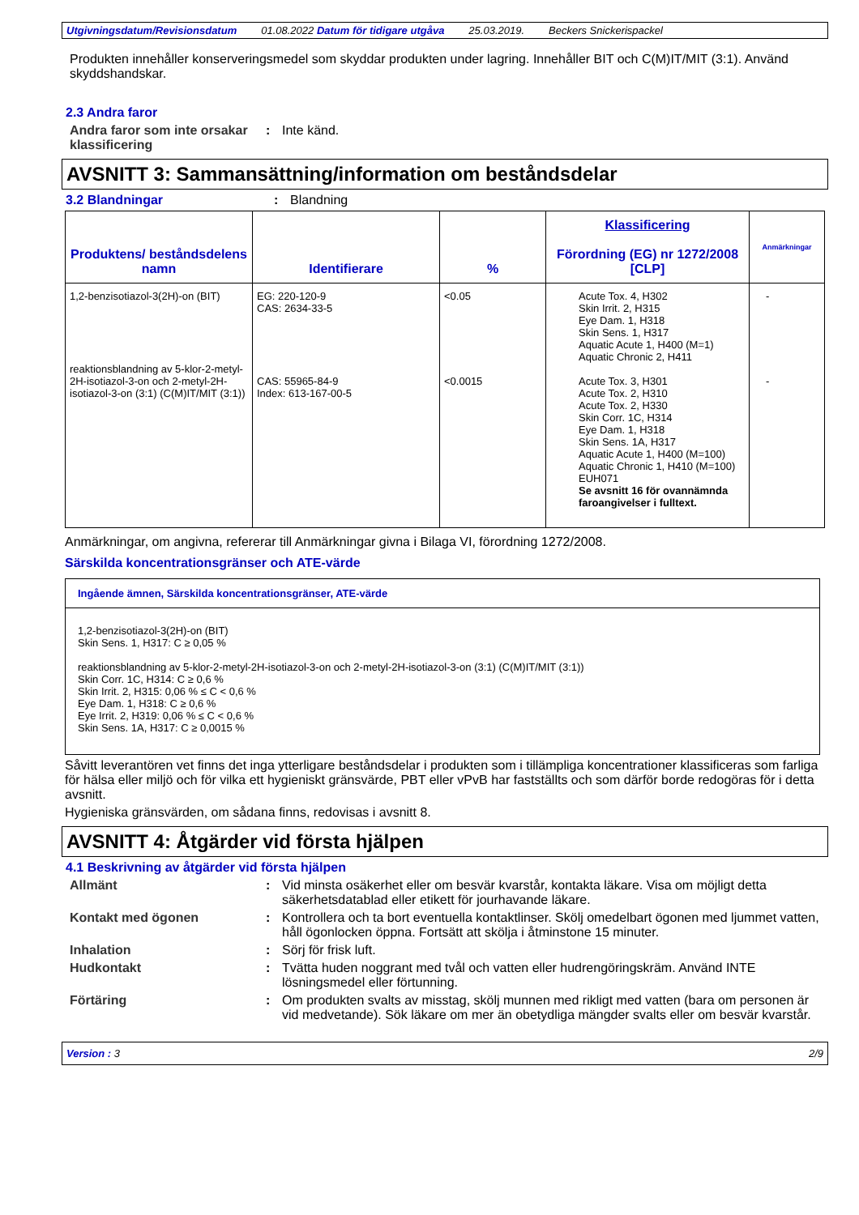Utgivningsdatum/Revisionsdatum 01.08.2022 Datum för tidigare utgåva 25.03.2019. Beckers Snickerispackel
Produkten innehåller konserveringsmedel som skyddar produkten under lagring. Innehåller BIT och C(M)IT/MIT (3:1). Använd skyddshandskar.
2.3 Andra faror
Andra faror som inte orsakar klassificering: Inte känd.
AVSNITT 3: Sammansättning/information om beståndsdelar
3.2 Blandningar: Blandning
| Produktens/ beståndsdelens namn | Identifierare | % | Klassificering Förordning (EG) nr 1272/2008 [CLP] | Anmärkningar |
| --- | --- | --- | --- | --- |
| 1,2-benzisotiazol-3(2H)-on (BIT) reaktionsblandning av 5-klor-2-metyl-2H-isotiazol-3-on och 2-metyl-2H-isotiazol-3-on (3:1) (C(M)IT/MIT (3:1)) | EG: 220-120-9 CAS: 2634-33-5 CAS: 55965-84-9 Index: 613-167-00-5 | <0.05 <0.0015 | Acute Tox. 4, H302 Skin Irrit. 2, H315 Eye Dam. 1, H318 Skin Sens. 1, H317 Aquatic Acute 1, H400 (M=1) Aquatic Chronic 2, H411 Acute Tox. 3, H301 Acute Tox. 2, H310 Acute Tox. 2, H330 Skin Corr. 1C, H314 Eye Dam. 1, H318 Skin Sens. 1A, H317 Aquatic Acute 1, H400 (M=100) Aquatic Chronic 1, H410 (M=100) EUH071 Se avsnitt 16 för ovannämnda faroangivelser i fulltext. | - - |
Anmärkningar, om angivna, refererar till Anmärkningar givna i Bilaga VI, förordning 1272/2008.
Särskilda koncentrationsgränser och ATE-värde
Ingående ämnen, Särskilda koncentrationsgränser, ATE-värde
1,2-benzisotiazol-3(2H)-on (BIT)
Skin Sens. 1, H317: C ≥ 0,05 %
reaktionsblandning av 5-klor-2-metyl-2H-isotiazol-3-on och 2-metyl-2H-isotiazol-3-on (3:1) (C(M)IT/MIT (3:1))
Skin Corr. 1C, H314: C ≥ 0,6 %
Skin Irrit. 2, H315: 0,06 % ≤ C < 0,6 %
Eye Dam. 1, H318: C ≥ 0,6 %
Eye Irrit. 2, H319: 0,06 % ≤ C < 0,6 %
Skin Sens. 1A, H317: C ≥ 0,0015 %
Såvitt leverantören vet finns det inga ytterligare beståndsdelar i produkten som i tillämpliga koncentrationer klassificeras som farliga för hälsa eller miljö och för vilka ett hygieniskt gränsvärde, PBT eller vPvB har fastställts och som därför borde redogöras för i detta avsnitt.
Hygieniska gränsvärden, om sådana finns, redovisas i avsnitt 8.
AVSNITT 4: Åtgärder vid första hjälpen
4.1 Beskrivning av åtgärder vid första hjälpen
Allmänt: Vid minsta osäkerhet eller om besvär kvarstår, kontakta läkare. Visa om möjligt detta säkerhetsdatablad eller etikett för jourhavande läkare.
Kontakt med ögonen: Kontrollera och ta bort eventuella kontaktlinser. Skölj omedelbart ögonen med ljummet vatten, håll ögonlocken öppna. Fortsätt att skölja i åtminstone 15 minuter.
Inhalation: Sörj för frisk luft.
Hudkontakt: Tvätta huden noggrant med tvål och vatten eller hudrengöringskräm. Använd INTE lösningsmedel eller förtunning.
Förtäring: Om produkten svalts av misstag, skölj munnen med rikligt med vatten (bara om personen är vid medvetande). Sök läkare om mer än obetydliga mängder svalts eller om besvär kvarstår.
Version : 3 2/9